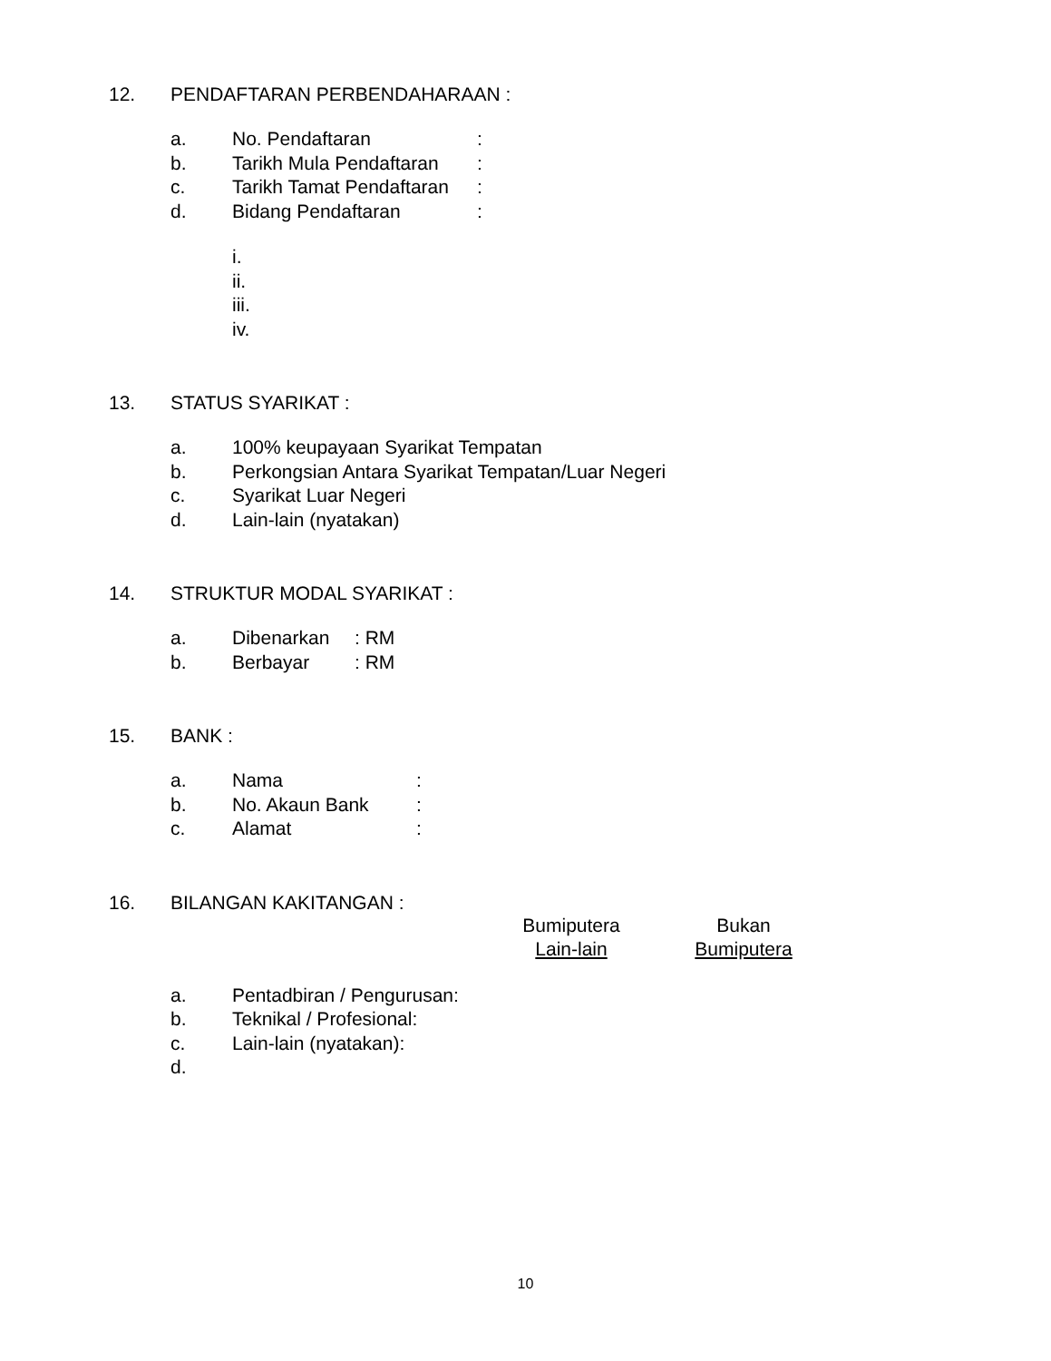12. PENDAFTARAN PERBENDAHARAAN :
a. No. Pendaftaran:
b. Tarikh Mula Pendaftaran:
c. Tarikh Tamat Pendaftaran:
d. Bidang Pendaftaran:
i.
ii.
iii.
iv.
13. STATUS SYARIKAT :
a. 100% keupayaan Syarikat Tempatan
b. Perkongsian Antara Syarikat Tempatan/Luar Negeri
c. Syarikat Luar Negeri
d. Lain-lain (nyatakan)
14. STRUKTUR MODAL SYARIKAT :
a. Dibenarkan: RM
b. Berbayar: RM
15. BANK :
a. Nama:
b. No. Akaun Bank:
c. Alamat:
16. BILANGAN KAKITANGAN :
Bumiputera
Lain-lain
Bukan
Bumiputera
a. Pentadbiran / Pengurusan:
b. Teknikal / Profesional:
c. Lain-lain (nyatakan):
d.
10